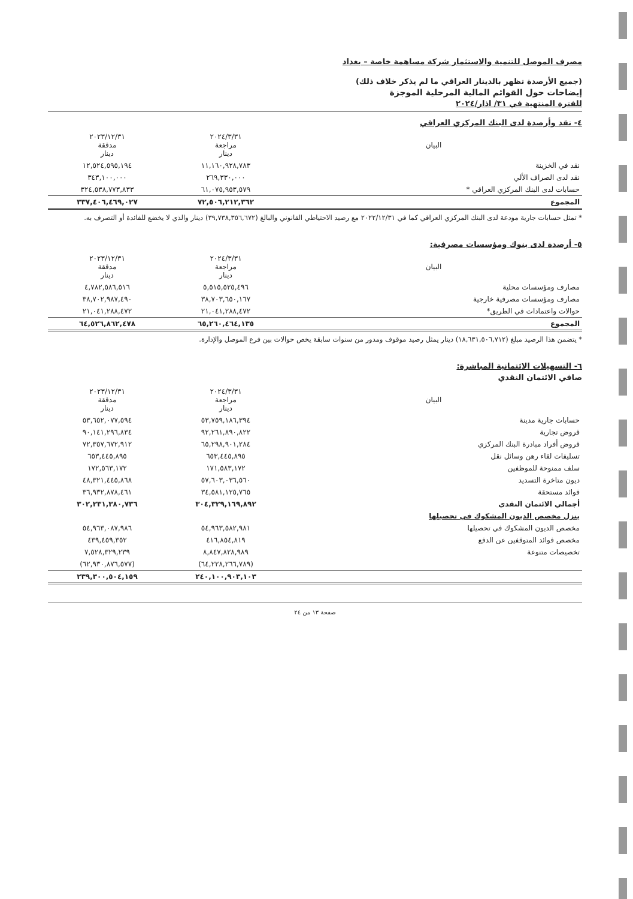مصرف الموصل للتنمية والاستثمار شركة مساهمة خاصة – بغداد
(جميع الأرصدة تظهر بالدينار العراقي ما لم يذكر خلاف ذلك)
إيضاحات حول القوائم المالية المرحلية الموجزة
للفترة المنتهية في ٣١/ اذار/٢٠٢٤
٤- نقد وأرصدة لدى البنك المركزي العراقي
| البيان | ٢٠٢٤/٣/٣١ مراجعة دينار | ٢٠٢٣/١٢/٣١ مدققة دينار |
| --- | --- | --- |
| نقد في الخزينة | ١١,١٦٠,٩٢٨,٧٨٣ | ١٢,٥٢٤,٥٩٥,١٩٤ |
| نقد لدى الصراف الألي | ٢٦٩,٣٣٠,٠٠٠ | ٣٤٣,١٠٠,٠٠٠ |
| حسابات لدى البنك المركزي العراقي * | ٦١,٠٧٥,٩٥٣,٥٧٩ | ٣٢٤,٥٣٨,٧٧٣,٨٣٣ |
| المجموع | ٧٢,٥٠٦,٢١٢,٣٦٢ | ٣٣٧,٤٠٦,٤٦٩,٠٢٧ |
* تمثل حسابات جارية مودعة لدى البنك المركزي العراقي كما في ٢٠٢٢/١٢/٣١ مع رصيد الاحتياطي القانوني والبالغ (٣٩,٧٣٨,٣٥٦,٦٧٢) دينار والذي لا يخضع للفائدة أو التصرف به.
٥- أرصدة لدى بنوك ومؤسسات مصرفية:
| البيان | ٢٠٢٤/٣/٣١ مراجعة دينار | ٢٠٢٣/١٢/٣١ مدققة دينار |
| --- | --- | --- |
| مصارف ومؤسسات محلية | ٥,٥١٥,٥٢٥,٤٩٦ | ٤,٧٨٢,٥٨٦,٥١٦ |
| مصارف ومؤسسات مصرفية خارجية | ٣٨,٧٠٣,٦٥٠,١٦٧ | ٣٨,٧٠٢,٩٨٧,٤٩٠ |
| حوالات واعتمادات في الطريق* | ٢١,٠٤١,٢٨٨,٤٧٢ | ٢١,٠٤١,٢٨٨,٤٧٢ |
| المجموع | ٦٥,٢٦٠,٤٦٤,١٣٥ | ٦٤,٥٢٦,٨٦٢,٤٧٨ |
* يتضمن هذا الرصيد مبلغ (١٨,٦٣١,٥٠٦,٧١٢) دينار يمثل رصيد موقوف ومدور من سنوات سابقة يخص حوالات بين فرع الموصل والإدارة.
٦- التسهيلات الائتمانية المباشرة:
صافي الائتمان النقدي
| البيان | ٢٠٢٤/٣/٣١ مراجعة دينار | ٢٠٢٣/١٢/٣١ مدققة دينار |
| --- | --- | --- |
| حسابات جارية مدينة | ٥٣,٧٥٩,١٨٦,٣٩٤ | ٥٣,٦٥٢,٠٧٧,٥٩٤ |
| قروض تجارية | ٩٢,٢٦١,٨٩٠,٨٢٢ | ٩٠,١٤١,٢٩٦,٨٣٤ |
| قروض أفراد مبادرة البنك المركزي | ٦٥,٢٩٨,٩٠١,٢٨٤ | ٧٢,٣٥٧,٦٧٢,٩١٢ |
| تسليفات لقاء رهن وسائل نقل | ٦٥٣,٤٤٥,٨٩٥ | ٦٥٣,٤٤٥,٨٩٥ |
| سلف ممنوحة للموظفين | ١٧١,٥٨٣,١٧٢ | ١٧٢,٥٦٣,١٧٢ |
| ديون متاخرة التسديد | ٥٧,٦٠٣,٠٣٦,٥٦٠ | ٤٨,٣٢١,٤٤٥,٨٦٨ |
| فوائد مستحقة | ٣٤,٥٨١,١٢٥,٧٦٥ | ٣٦,٩٣٢,٨٧٨,٤٦١ |
| أجمالي الائتمان النقدي | ٣٠٤,٣٢٩,١٦٩,٨٩٢ | ٣٠٢,٢٣١,٣٨٠,٧٣٦ |
| ينزل مخصص الديون المشكوك في تحصيلها | | |
| مخصص الديون المشكوك في تحصيلها | ٥٤,٩٦٣,٥٨٢,٩٨١ | ٥٤,٩٦٣,٠٨٧,٩٨٦ |
| مخصص فوائد المتوقفين عن الدفع | ٤١٦,٨٥٤,٨١٩ | ٤٣٩,٤٥٩,٣٥٢ |
| تخصيصات متنوعة | ٨,٨٤٧,٨٢٨,٩٨٩ | ٧,٥٢٨,٣٢٩,٢٣٩ |
| | (٦٤,٢٢٨,٢٦٦,٧٨٩) | (٦٢,٩٣٠,٨٧٦,٥٧٧) |
| | ٢٤٠,١٠٠,٩٠٣,١٠٣ | ٢٣٩,٣٠٠,٥٠٤,١٥٩ |
صفحة ١٣ من ٢٤